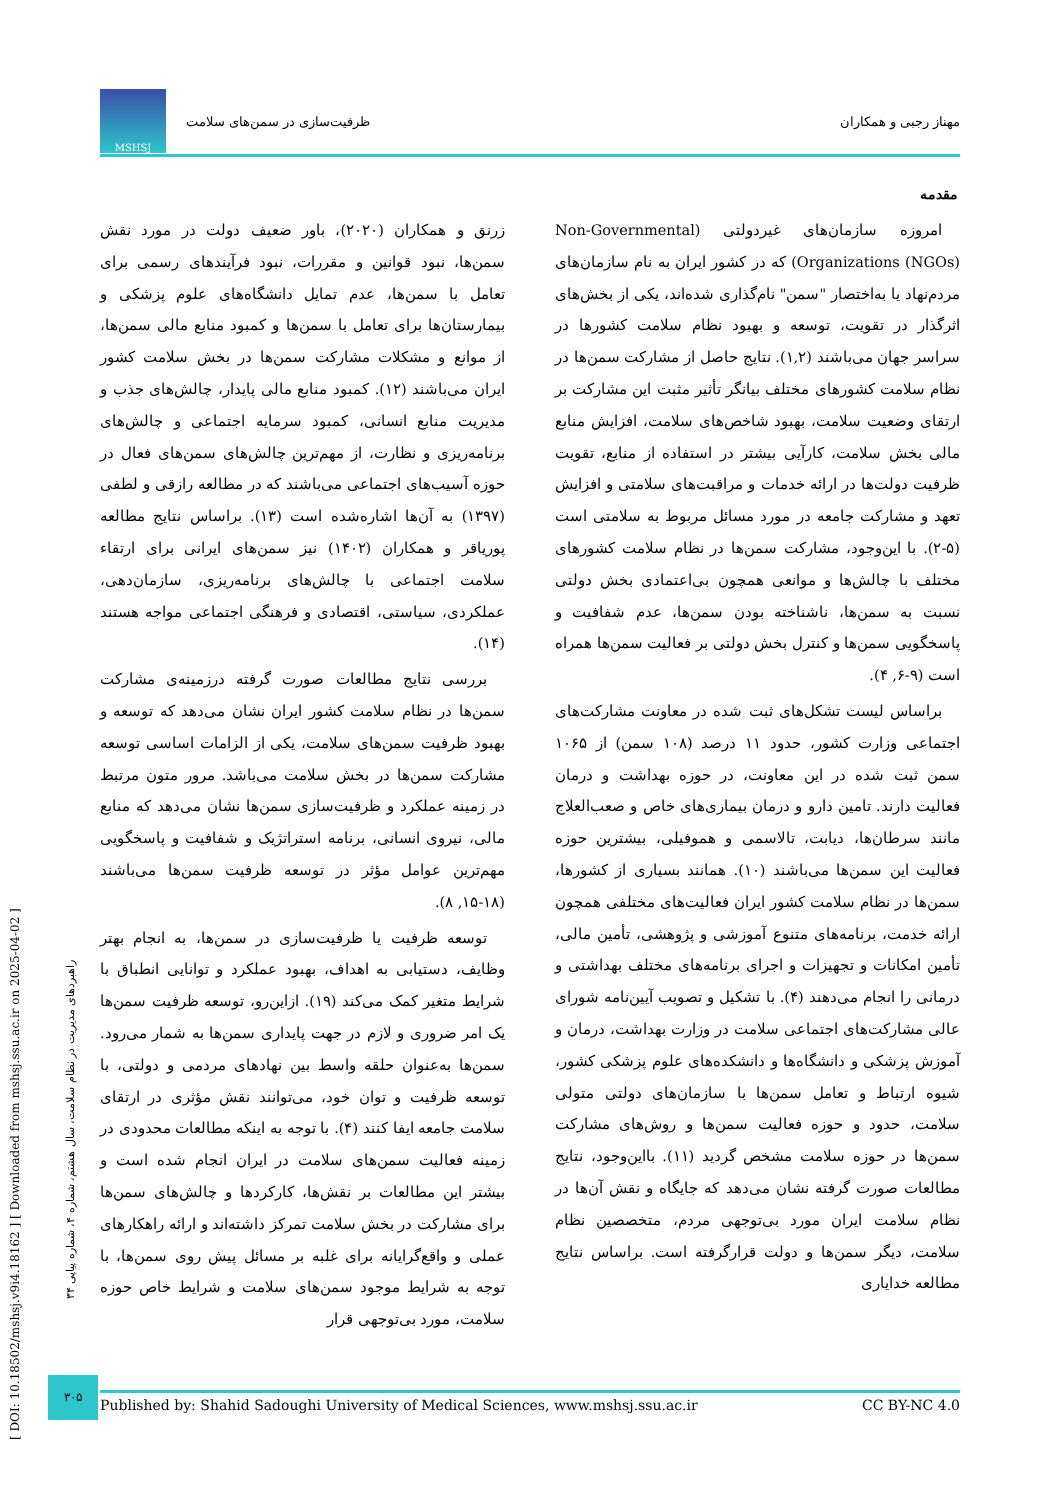مهناز رجبی و همکاران ظرفیت‌سازی در سمن‌های سلامت MSHSJ
مقدمه
امروزه سازمان‌های غیردولتی (Non-Governmental Organizations (NGOs)) که در کشور ایران به نام سازمان‌های مردم‌نهاد یا به‌اختصار "سمن" نام‌گذاری شده‌اند، یکی از بخش‌های اثرگذار در تقویت، توسعه و بهبود نظام سلامت کشورها در سراسر جهان می‌باشند (۱,۲). نتایج حاصل از مشارکت سمن‌ها در نظام سلامت کشورهای مختلف بیانگر تأثیر مثبت این مشارکت بر ارتقای وضعیت سلامت، بهبود شاخص‌های سلامت، افزایش منابع مالی بخش سلامت، کارآیی بیشتر در استفاده از منابع، تقویت ظرفیت دولت‌ها در ارائه خدمات و مراقبت‌های سلامتی و افزایش تعهد و مشارکت جامعه در مورد مسائل مربوط به سلامتی است (۵-۲). با این‌وجود، مشارکت سمن‌ها در نظام سلامت کشورهای مختلف با چالش‌ها و موانعی همچون بی‌اعتمادی بخش دولتی نسبت به سمن‌ها، ناشناخته بودن سمن‌ها، عدم شفافیت و پاسخگویی سمن‌ها و کنترل بخش دولتی بر فعالیت سمن‌ها همراه است (۹-۶, ۴).
براساس لیست تشکل‌های ثبت شده در معاونت مشارکت‌های اجتماعی وزارت کشور، حدود ۱۱ درصد (۱۰۸ سمن) از ۱۰۶۵ سمن ثبت شده در این معاونت، در حوزه بهداشت و درمان فعالیت دارند. تامین دارو و درمان بیماری‌های خاص و صعب‌العلاج مانند سرطان‌ها، دیابت، تالاسمی و هموفیلی، بیشترین حوزه فعالیت این سمن‌ها می‌باشند (۱۰). همانند بسیاری از کشورها، سمن‌ها در نظام سلامت کشور ایران فعالیت‌های مختلفی همچون ارائه خدمت، برنامه‌های متنوع آموزشی و پژوهشی، تأمین مالی، تأمین امکانات و تجهیزات و اجرای برنامه‌های مختلف بهداشتی و درمانی را انجام می‌دهند (۴). با تشکیل و تصویب آیین‌نامه شورای عالی مشارکت‌های اجتماعی سلامت در وزارت بهداشت، درمان و آموزش پزشکی و دانشگاه‌ها و دانشکده‌های علوم پزشکی کشور، شیوه ارتباط و تعامل سمن‌ها با سازمان‌های دولتی متولی سلامت، حدود و حوزه فعالیت سمن‌ها و روش‌های مشارکت سمن‌ها در حوزه سلامت مشخص گردید (۱۱). بااین‌وجود، نتایج مطالعات صورت گرفته نشان می‌دهد که جایگاه و نقش آن‌ها در نظام سلامت ایران مورد بی‌توجهی مردم، متخصصین نظام سلامت، دیگر سمن‌ها و دولت قرارگرفته است. براساس نتایج مطالعه خدایاری
زرنق و همکاران (۲۰۲۰)، باور ضعیف دولت در مورد نقش سمن‌ها، نبود قوانین و مقررات، نبود فرآیندهای رسمی برای تعامل با سمن‌ها، عدم تمایل دانشگاه‌های علوم پزشکی و بیمارستان‌ها برای تعامل با سمن‌ها و کمبود منابع مالی سمن‌ها، از موانع و مشکلات مشارکت سمن‌ها در بخش سلامت کشور ایران می‌باشند (۱۲). کمبود منابع مالی پایدار، چالش‌های جذب و مدیریت منابع انسانی، کمبود سرمایه اجتماعی و چالش‌های برنامه‌ریزی و نظارت، از مهم‌ترین چالش‌های سمن‌های فعال در حوزه آسیب‌های اجتماعی می‌باشند که در مطالعه رازقی و لطفی (۱۳۹۷) به آن‌ها اشاره‌شده است (۱۳). براساس نتایج مطالعه پوریاقر و همکاران (۱۴۰۲) نیز سمن‌های ایرانی برای ارتقاء سلامت اجتماعی با چالش‌های برنامه‌ریزی، سازمان‌دهی، عملکردی، سیاستی، اقتصادی و فرهنگی اجتماعی مواجه هستند (۱۴).
بررسی نتایج مطالعات صورت گرفته درزمینه‌ی مشارکت سمن‌ها در نظام سلامت کشور ایران نشان می‌دهد که توسعه و بهبود ظرفیت سمن‌های سلامت، یکی از الزامات اساسی توسعه مشارکت سمن‌ها در بخش سلامت می‌باشد. مرور متون مرتبط در زمینه عملکرد و ظرفیت‌سازی سمن‌ها نشان می‌دهد که منابع مالی، نیروی انسانی، برنامه استراتژیک و شفافیت و پاسخگویی مهم‌ترین عوامل مؤثر در توسعه ظرفیت سمن‌ها می‌باشند (۱۸-۱۵, ۸).
توسعه ظرفیت یا ظرفیت‌سازی در سمن‌ها، به انجام بهتر وظایف، دستیابی به اهداف، بهبود عملکرد و توانایی انطباق با شرایط متغیر کمک می‌کند (۱۹). ازاین‌رو، توسعه ظرفیت سمن‌ها یک امر ضروری و لازم در جهت پایداری سمن‌ها به شمار می‌رود. سمن‌ها به‌عنوان حلقه واسط بین نهادهای مردمی و دولتی، با توسعه ظرفیت و توان خود، می‌توانند نقش مؤثری در ارتقای سلامت جامعه ایفا کنند (۴). با توجه به اینکه مطالعات محدودی در زمینه فعالیت سمن‌های سلامت در ایران انجام شده است و بیشتر این مطالعات بر نقش‌ها، کارکردها و چالش‌های سمن‌ها برای مشارکت در بخش سلامت تمرکز داشته‌اند و ارائه راهکارهای عملی و واقع‌گرایانه برای غلبه بر مسائل پیش روی سمن‌ها، با توجه به شرایط موجود سمن‌های سلامت و شرایط خاص حوزه سلامت، مورد بی‌توجهی قرار
[ DOI: 10.18502/mshsj.v9i4.18162 ] [ Downloaded from mshsj.ssu.ac.ir on 2025-04-02 ]
راهبردهای مدیریت در نظام سلامت، سال هشتم، شماره ۴، شماره پیاپی ۳۴
۳۰۵
Published by: Shahid Sadoughi University of Medical Sciences, www.mshsj.ssu.ac.ir CC BY-NC 4.0